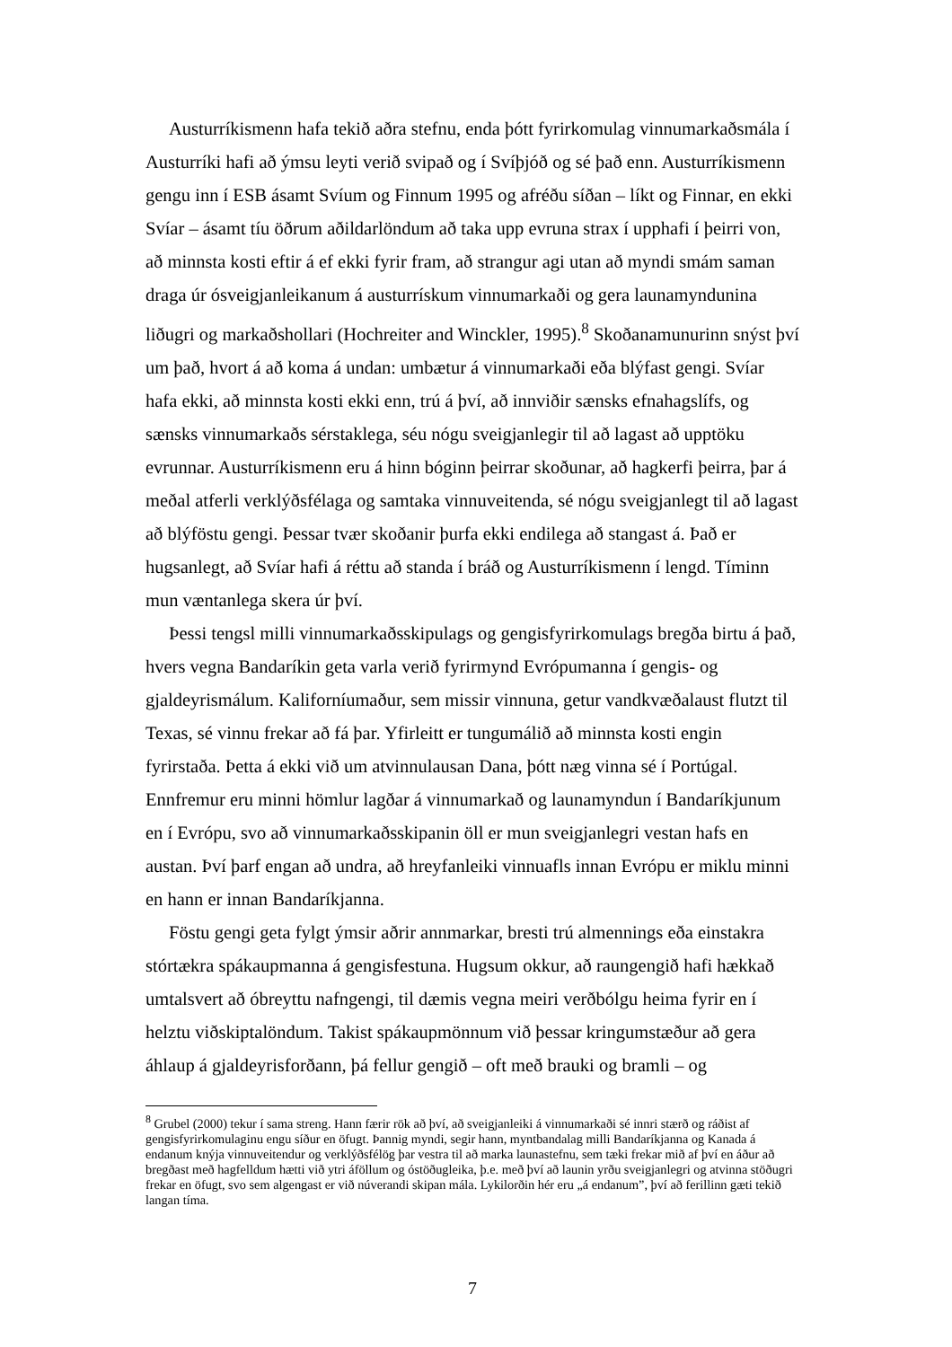Austurríkismenn hafa tekið aðra stefnu, enda þótt fyrirkomulag vinnumarkaðsmála í Austurríki hafi að ýmsu leyti verið svipað og í Svíþjóð og sé það enn. Austurríkismenn gengu inn í ESB ásamt Svíum og Finnum 1995 og afréðu síðan – líkt og Finnar, en ekki Svíar – ásamt tíu öðrum aðildarlöndum að taka upp evruna strax í upphafi í þeirri von, að minnsta kosti eftir á ef ekki fyrir fram, að strangur agi utan að myndi smám saman draga úr ósveigjanleikanum á austurrískum vinnumarkaði og gera launamyndunina liðugri og markaðshollari (Hochreiter and Winckler, 1995).<sup>8</sup> Skoðanamunurinn snýst því um það, hvort á að koma á undan: umbætur á vinnumarkaði eða blýfast gengi. Svíar hafa ekki, að minnsta kosti ekki enn, trú á því, að innviðir sænsks efnahagslífs, og sænsks vinnumarkaðs sérstaklega, séu nógu sveigjanlegir til að lagast að upptöku evrunnar. Austurríkismenn eru á hinn bóginn þeirrar skoðunar, að hagkerfi þeirra, þar á meðal atferli verklýðsfélaga og samtaka vinnuveitenda, sé nógu sveigjanlegt til að lagast að blýföstu gengi. Þessar tvær skoðanir þurfa ekki endilega að stangast á. Það er hugsanlegt, að Svíar hafi á réttu að standa í bráð og Austurríkismenn í lengd. Tíminn mun væntanlega skera úr því.
Þessi tengsl milli vinnumarkaðsskipulags og gengisfyrirkomulags bregða birtu á það, hvers vegna Bandaríkin geta varla verið fyrirmynd Evrópumanna í gengis- og gjaldeyrismálum. Kaliforníumaður, sem missir vinnuna, getur vandkvæðalaust flutzt til Texas, sé vinnu frekar að fá þar. Yfirleitt er tungumálið að minnsta kosti engin fyrirstaða. Þetta á ekki við um atvinnulausan Dana, þótt næg vinna sé í Portúgal. Ennfremur eru minni hömlur lagðar á vinnumarkað og launamyndun í Bandaríkjunum en í Evrópu, svo að vinnumarkaðsskipanin öll er mun sveigjanlegri vestan hafs en austan. Því þarf engan að undra, að hreyfanleiki vinnuafls innan Evrópu er miklu minni en hann er innan Bandaríkjanna.
Föstu gengi geta fylgt ýmsir aðrir annmarkar, bresti trú almennings eða einstakra stórtækra spákaupmanna á gengisfestuna. Hugsum okkur, að raungengið hafi hækkað umtalsvert að óbreyttu nafngengi, til dæmis vegna meiri verðbólgu heima fyrir en í helztu viðskiptalöndum. Takist spákaupmönnum við þessar kringumstæður að gera áhlaup á gjaldeyrisforðann, þá fellur gengið – oft með brauki og bramli – og
<sup>8</sup> Grubel (2000) tekur í sama streng. Hann færir rök að því, að sveigjanleiki á vinnumarkaði sé innri stærð og ráðist af gengisfyrirkomulaginu engu síður en öfugt. Þannig myndi, segir hann, myntbandalag milli Bandaríkjanna og Kanada á endanum knýja vinnuveitendur og verklýðsfélög þar vestra til að marka launastefnu, sem tæki frekar mið af því en áður að bregðast með hagfelldum hætti við ytri áföllum og óstöðugleika, þ.e. með því að launin yrðu sveigjanlegri og atvinna stöðugri frekar en öfugt, svo sem algengast er við núverandi skipan mála. Lykilorðin hér eru „á endanum”, því að ferillinn gæti tekið langan tíma.
7